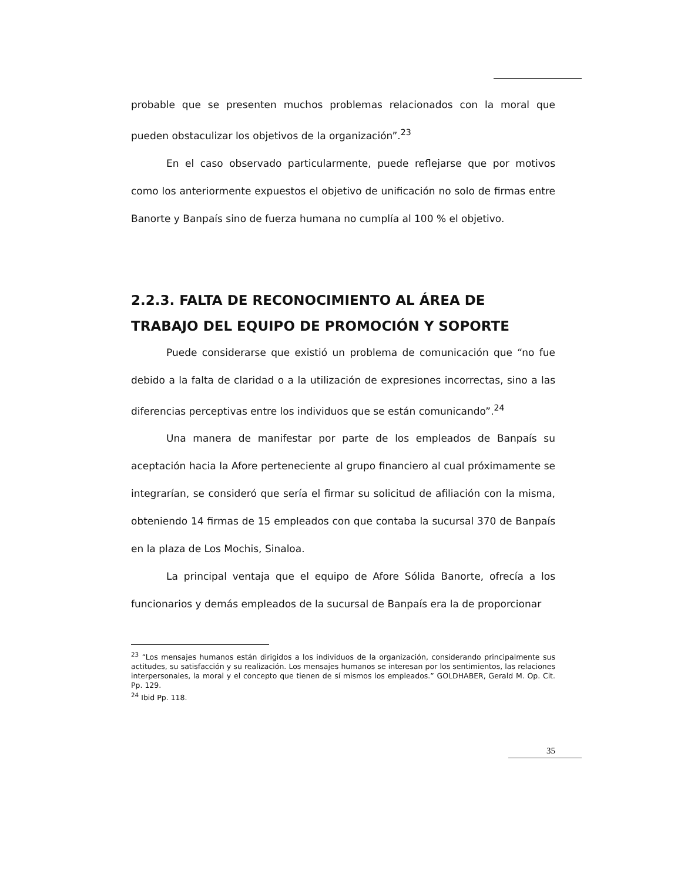probable que se presenten muchos problemas relacionados con la moral que pueden obstaculizar los objetivos de la organización”.<sup>23</sup>
En el caso observado particularmente, puede reflejarse que por motivos como los anteriormente expuestos el objetivo de unificación no solo de firmas entre Banorte y Banpaís sino de fuerza humana no cumplía al 100 % el objetivo.
2.2.3. FALTA DE RECONOCIMIENTO AL ÁREA DE TRABAJO DEL EQUIPO DE PROMOCIÓN Y SOPORTE
Puede considerarse que existió un problema de comunicación que “no fue debido a la falta de claridad o a la utilización de expresiones incorrectas, sino a las diferencias perceptivas entre los individuos que se están comunicando”.<sup>24</sup>
Una manera de manifestar por parte de los empleados de Banpaís su aceptación hacia la Afore perteneciente al grupo financiero al cual próximamente se integrarían, se consideró que sería el firmar su solicitud de afiliación con la misma, obteniendo 14 firmas de 15 empleados con que contaba la sucursal 370 de Banpaís en la plaza de Los Mochis, Sinaloa.
La principal ventaja que el equipo de Afore Sólida Banorte, ofrecía a los funcionarios y demás empleados de la sucursal de Banpaís era la de proporcionar
<sup>23</sup> “Los mensajes humanos están dirigidos a los individuos de la organización, considerando principalmente sus actitudes, su satisfacción y su realización. Los mensajes humanos se interesan por los sentimientos, las relaciones interpersonales, la moral y el concepto que tienen de sí mismos los empleados.” GOLDHABER, Gerald M. Op. Cit. Pp. 129.
<sup>24</sup> Ibid Pp. 118.
35